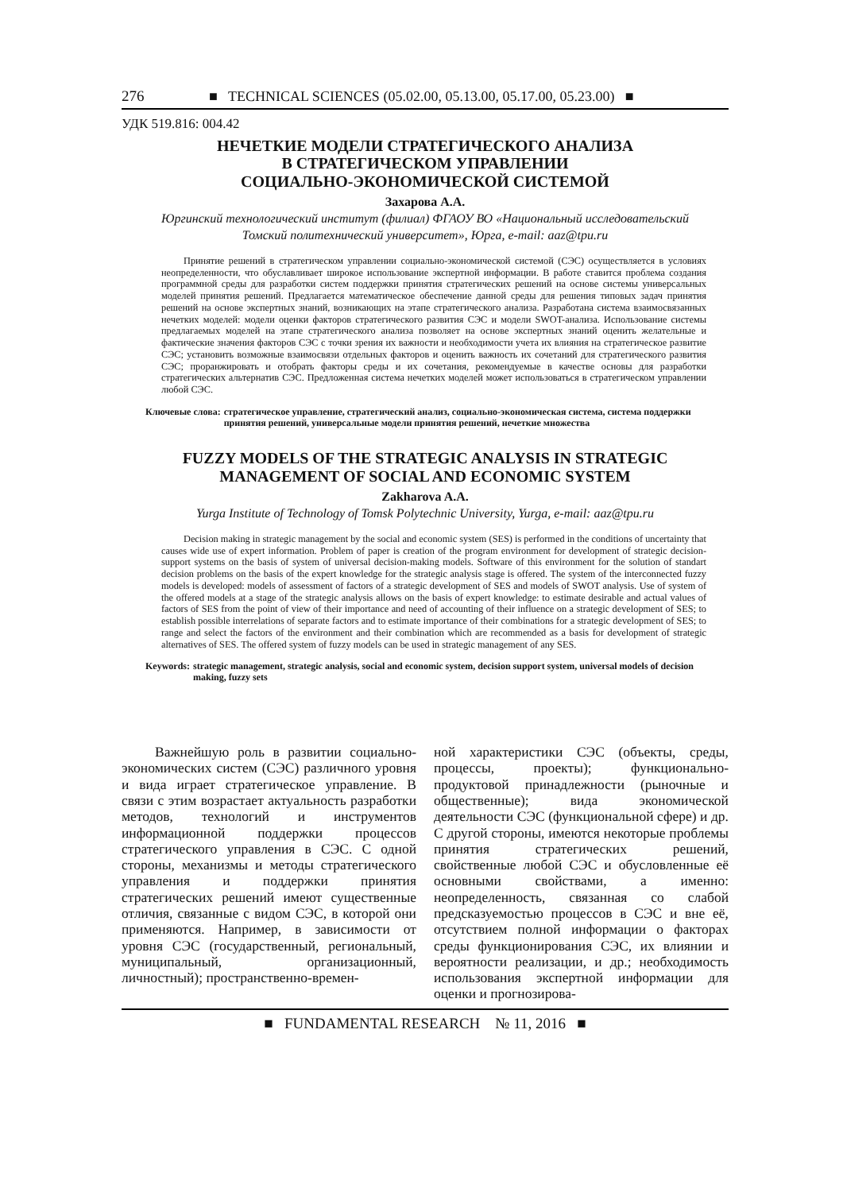276 ■ TECHNICAL SCIENCES (05.02.00, 05.13.00, 05.17.00, 05.23.00) ■
УДК 519.816: 004.42
НЕЧЕТКИЕ МОДЕЛИ СТРАТЕГИЧЕСКОГО АНАЛИЗА
В СТРАТЕГИЧЕСКОМ УПРАВЛЕНИИ
СОЦИАЛЬНО-ЭКОНОМИЧЕСКОЙ СИСТЕМОЙ
Захарова А.А.
Юргинский технологический институт (филиал) ФГАОУ ВО «Национальный исследовательский
Томский политехнический университет», Юрга, e-mail: aaz@tpu.ru
Принятие решений в стратегическом управлении социально-экономической системой (СЭС) осуществляется в условиях неопределенности, что обуславливает широкое использование экспертной информации. В работе ставится проблема создания программной среды для разработки систем поддержки принятия стратегических решений на основе системы универсальных моделей принятия решений. Предлагается математическое обеспечение данной среды для решения типовых задач принятия решений на основе экспертных знаний, возникающих на этапе стратегического анализа. Разработана система взаимосвязанных нечетких моделей: модели оценки факторов стратегического развития СЭС и модели SWOT-анализа. Использование системы предлагаемых моделей на этапе стратегического анализа позволяет на основе экспертных знаний оценить желательные и фактические значения факторов СЭС с точки зрения их важности и необходимости учета их влияния на стратегическое развитие СЭС; установить возможные взаимосвязи отдельных факторов и оценить важность их сочетаний для стратегического развития СЭС; проранжировать и отобрать факторы среды и их сочетания, рекомендуемые в качестве основы для разработки стратегических альтернатив СЭС. Предложенная система нечетких моделей может использоваться в стратегическом управлении любой СЭС.
Ключевые слова: стратегическое управление, стратегический анализ, социально-экономическая система, система поддержки принятия решений, универсальные модели принятия решений, нечеткие множества
FUZZY MODELS OF THE STRATEGIC ANALYSIS IN STRATEGIC
MANAGEMENT OF SOCIAL AND ECONOMIC SYSTEM
Zakharova A.A.
Yurga Institute of Technology of Tomsk Polytechnic University, Yurga, e-mail: aaz@tpu.ru
Decision making in strategic management by the social and economic system (SES) is performed in the conditions of uncertainty that causes wide use of expert information. Problem of paper is creation of the program environment for development of strategic decision-support systems on the basis of system of universal decision-making models. Software of this environment for the solution of standart decision problems on the basis of the expert knowledge for the strategic analysis stage is offered. The system of the interconnected fuzzy models is developed: models of assessment of factors of a strategic development of SES and models of SWOT analysis. Use of system of the offered models at a stage of the strategic analysis allows on the basis of expert knowledge: to estimate desirable and actual values of factors of SES from the point of view of their importance and need of accounting of their influence on a strategic development of SES; to establish possible interrelations of separate factors and to estimate importance of their combinations for a strategic development of SES; to range and select the factors of the environment and their combination which are recommended as a basis for development of strategic alternatives of SES. The offered system of fuzzy models can be used in strategic management of any SES.
Keywords: strategic management, strategic analysis, social and economic system, decision support system, universal models of decision making, fuzzy sets
Важнейшую роль в развитии социально-экономических систем (СЭС) различного уровня и вида играет стратегическое управление. В связи с этим возрастает актуальность разработки методов, технологий и инструментов информационной поддержки процессов стратегического управления в СЭС. С одной стороны, механизмы и методы стратегического управления и поддержки принятия стратегических решений имеют существенные отличия, связанные с видом СЭС, в которой они применяются. Например, в зависимости от уровня СЭС (государственный, региональный, муниципальный, организационный, личностный); пространственно-времен-
ной характеристики СЭС (объекты, среды, процессы, проекты); функционально-продуктовой принадлежности (рыночные и общественные); вида экономической деятельности СЭС (функциональной сфере) и др. С другой стороны, имеются некоторые проблемы принятия стратегических решений, свойственные любой СЭС и обусловленные её основными свойствами, а именно: неопределенность, связанная со слабой предсказуемостью процессов в СЭС и вне её, отсутствием полной информации о факторах среды функционирования СЭС, их влиянии и вероятности реализации, и др.; необходимость использования экспертной информации для оценки и прогнозирова-
■ FUNDAMENTAL RESEARCH № 11, 2016 ■